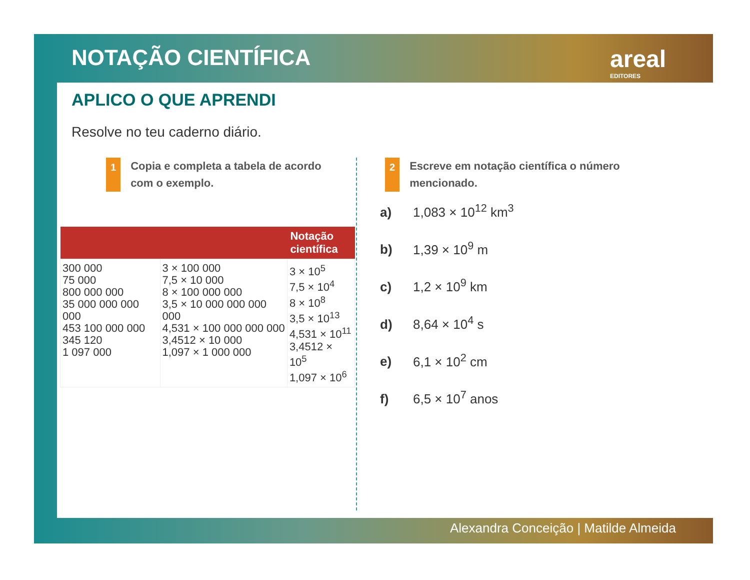NOTAÇÃO CIENTÍFICA areal
EDITORES
APLICO O QUE APRENDI
Resolve no teu caderno diário.
1 Copia e completa a tabela de acordo
com o exemplo.
| | | Notação científica |
| --- | --- | --- |
| 300 000 75 000 800 000 000 35 000 000 000 000 453 100 000 000 345 120 1 097 000 | 3 × 100 000 7,5 × 10 000 8 × 100 000 000 3,5 × 10 000 000 000 000 4,531 × 100 000 000 000 3,4512 × 10 000 1,097 × 1 000 000 | 3 × 10<sup>5</sup> 7,5 × 10<sup>4</sup> 8 × 10<sup>8</sup> 3,5 × 10<sup>13</sup> 4,531 × 10<sup>11</sup> 3,4512 × 10<sup>5</sup> 1,097 × 10<sup>6</sup> |
2 Escreve em notação científica o número
mencionado.
a) 1,083 × 10<sup>12</sup> km<sup>3</sup>
b) 1,39 × 10<sup>9</sup> m
c) 1,2 × 10<sup>9</sup> km
d) 8,64 × 10<sup>4</sup> s
e) 6,1 × 10<sup>2</sup> cm
f) 6,5 × 10<sup>7</sup> anos
Alexandra Conceição | Matilde Almeida